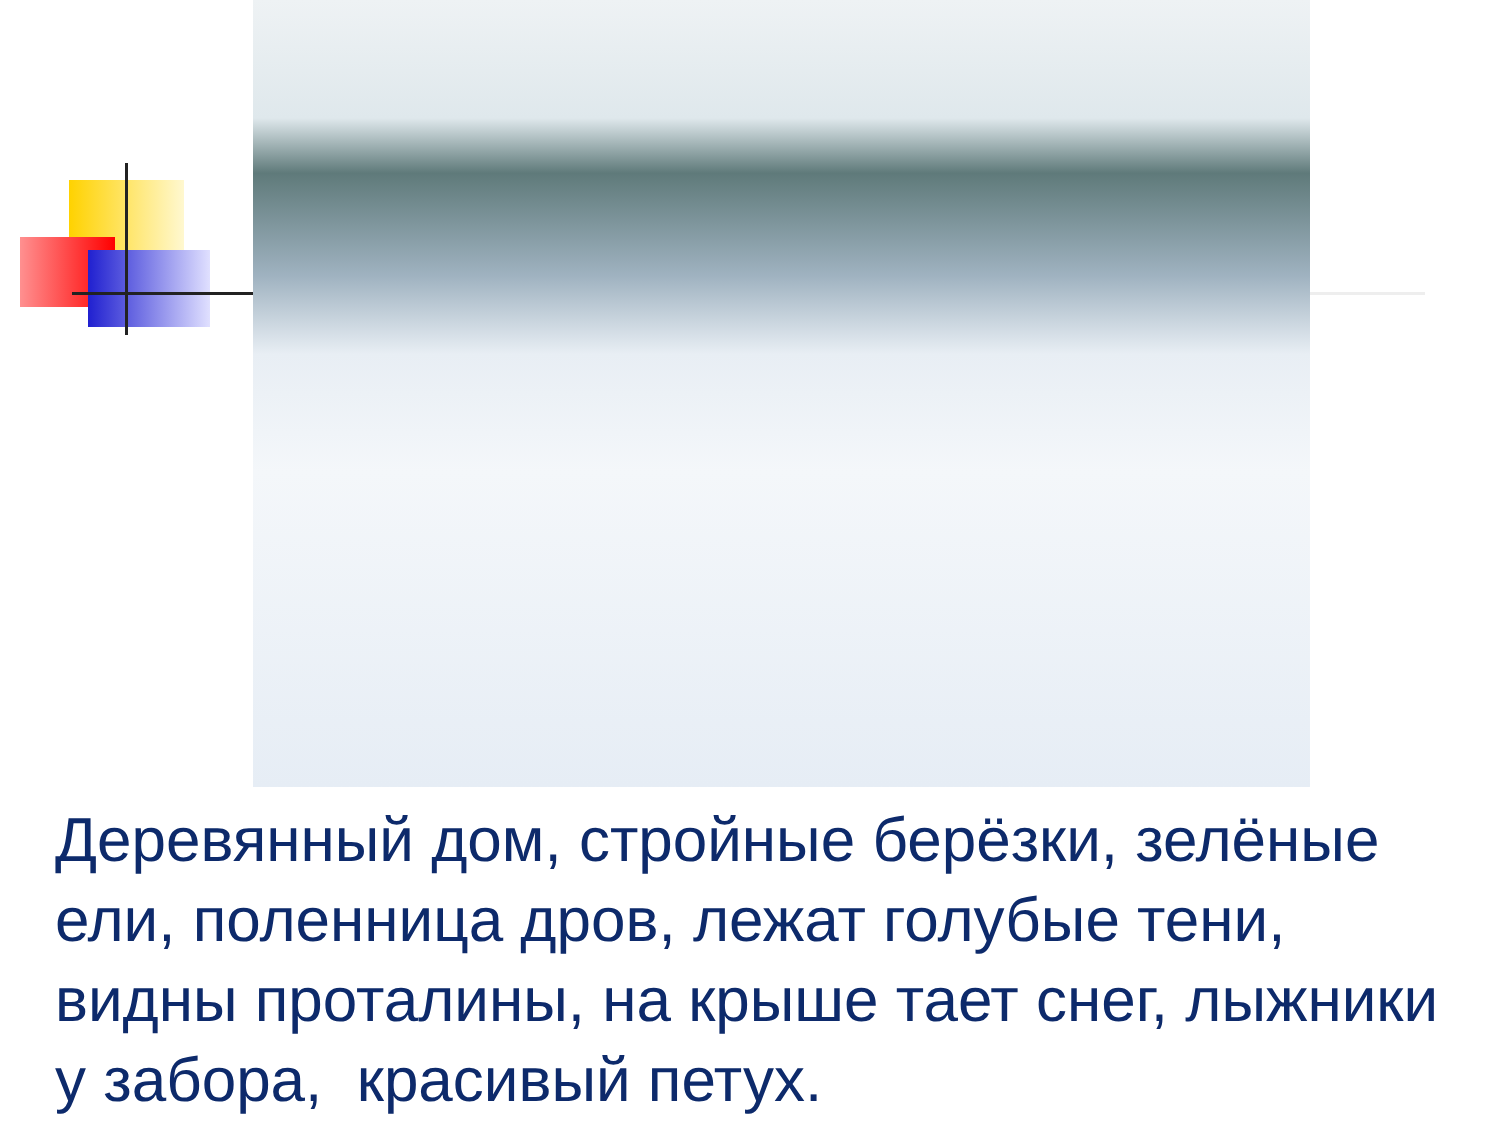Деревянный дом, стройные берёзки, зелёные ели, поленница дров, лежат голубые тени, видны проталины, на крыше тает снег, лыжники у забора, красивый петух.